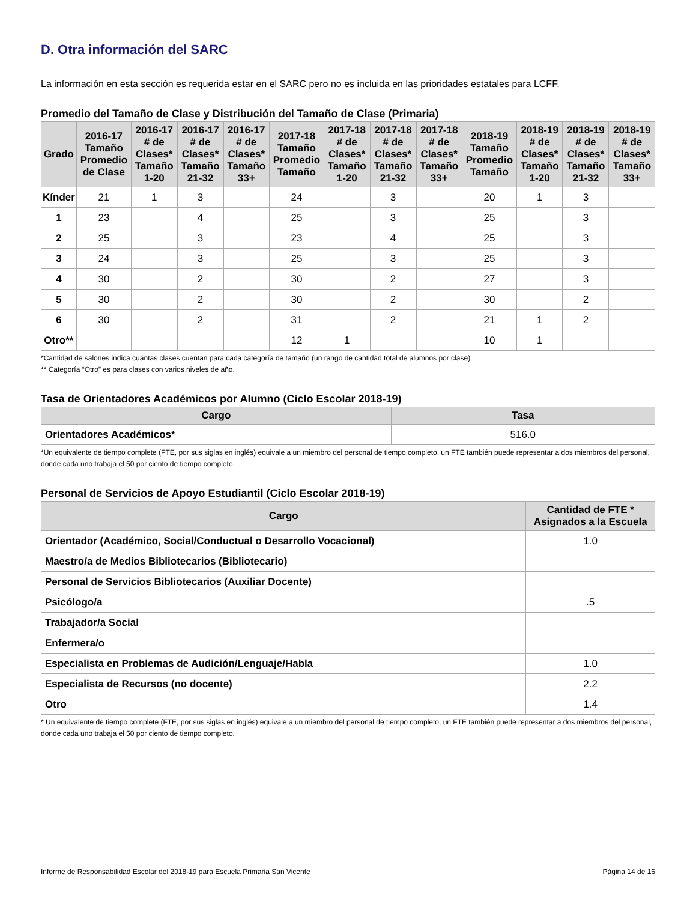D. Otra información del SARC
La información en esta sección es requerida estar en el SARC pero no es incluida en las prioridades estatales para LCFF.
Promedio del Tamaño de Clase y Distribución del Tamaño de Clase (Primaria)
| Grado | 2016-17 Tamaño Promedio de Clase | 2016-17 # de Clases* Tamaño 1-20 | 2016-17 # de Clases* Tamaño 21-32 | 2016-17 # de Clases* Tamaño 33+ | 2017-18 Tamaño Promedio Tamaño | 2017-18 # de Clases* Tamaño 1-20 | 2017-18 # de Clases* Tamaño 21-32 | 2017-18 # de Clases* Tamaño 33+ | 2018-19 Tamaño Promedio Tamaño | 2018-19 # de Clases* Tamaño 1-20 | 2018-19 # de Clases* Tamaño 21-32 | 2018-19 # de Clases* Tamaño 33+ |
| --- | --- | --- | --- | --- | --- | --- | --- | --- | --- | --- | --- | --- |
| Kínder | 21 | 1 | 3 | | 24 | | 3 | | 20 | 1 | 3 | |
| 1 | 23 | | 4 | | 25 | | 3 | | 25 | | 3 | |
| 2 | 25 | | 3 | | 23 | | 4 | | 25 | | 3 | |
| 3 | 24 | | 3 | | 25 | | 3 | | 25 | | 3 | |
| 4 | 30 | | 2 | | 30 | | 2 | | 27 | | 3 | |
| 5 | 30 | | 2 | | 30 | | 2 | | 30 | | 2 | |
| 6 | 30 | | 2 | | 31 | | 2 | | 21 | 1 | 2 | |
| Otro** | | | | | 12 | 1 | | | 10 | 1 | | |
*Cantidad de salones indica cuántas clases cuentan para cada categoría de tamaño (un rango de cantidad total de alumnos por clase)
** Categoría “Otro” es para clases con varios niveles de año.
Tasa de Orientadores Académicos por Alumno (Ciclo Escolar 2018-19)
| Cargo | Tasa |
| --- | --- |
| Orientadores Académicos* | 516.0 |
*Un equivalente de tiempo complete (FTE, por sus siglas en inglés) equivale a un miembro del personal de tiempo completo, un FTE también puede representar a dos miembros del personal, donde cada uno trabaja el 50 por ciento de tiempo completo.
Personal de Servicios de Apoyo Estudiantil (Ciclo Escolar 2018-19)
| Cargo | Cantidad de FTE * Asignados a la Escuela |
| --- | --- |
| Orientador (Académico, Social/Conductual o Desarrollo Vocacional) | 1.0 |
| Maestro/a de Medios Bibliotecarios (Bibliotecario) | |
| Personal de Servicios Bibliotecarios (Auxiliar Docente) | |
| Psicólogo/a | .5 |
| Trabajador/a Social | |
| Enfermera/o | |
| Especialista en Problemas de Audición/Lenguaje/Habla | 1.0 |
| Especialista de Recursos (no docente) | 2.2 |
| Otro | 1.4 |
* Un equivalente de tiempo complete (FTE, por sus siglas en inglés) equivale a un miembro del personal de tiempo completo, un FTE también puede representar a dos miembros del personal, donde cada uno trabaja el 50 por ciento de tiempo completo.
Informe de Responsabilidad Escolar del 2018-19 para Escuela Primaria San Vicente Página 14 de 16